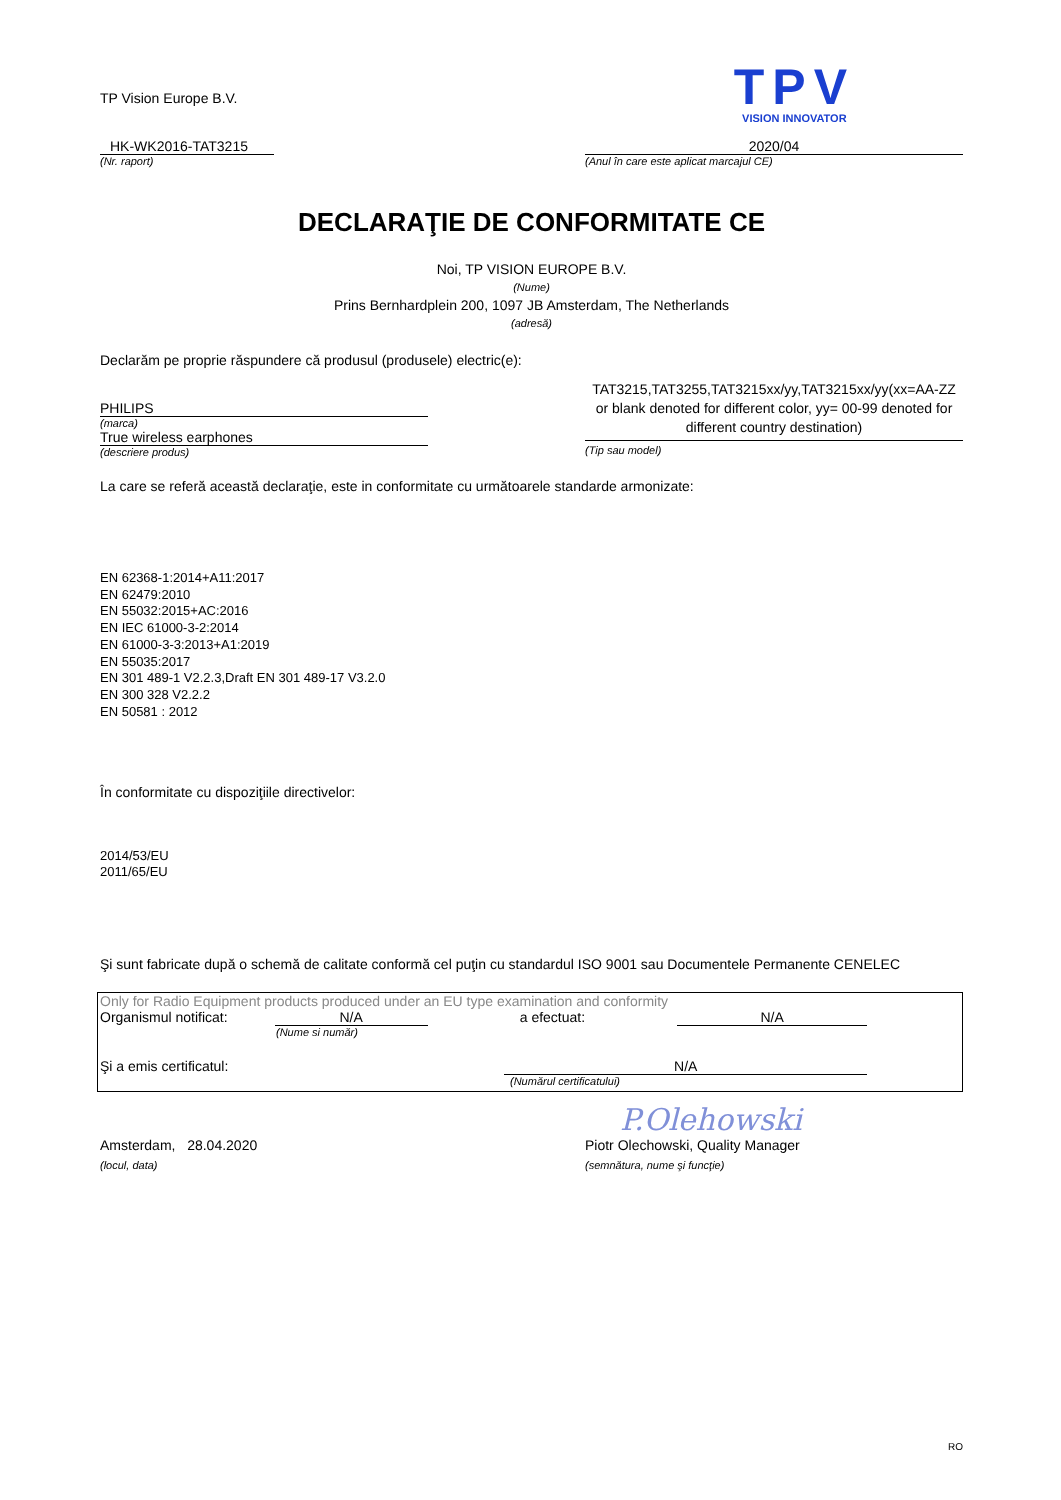TP Vision Europe B.V.
TPV
VISION INNOVATOR
HK-WK2016-TAT3215
(Nr. raport)
2020/04
(Anul în care este aplicat marcajul CE)
DECLARAŢIE DE CONFORMITATE CE
Noi, TP VISION EUROPE B.V.
(Nume)
Prins Bernhardplein 200, 1097 JB Amsterdam, The Netherlands
(adresă)
Declarăm pe proprie răspundere că produsul (produsele) electric(e):
PHILIPS
(marca)
True wireless earphones
(descriere produs)
TAT3215,TAT3255,TAT3215xx/yy,TAT3215xx/yy(xx=AA-ZZ or blank denoted for different color, yy= 00-99 denoted for different country destination)
(Tip sau model)
La care se referă această declaraţie, este in conformitate cu următoarele standarde armonizate:
EN 62368-1:2014+A11:2017
EN 62479:2010
EN 55032:2015+AC:2016
EN IEC 61000-3-2:2014
EN 61000-3-3:2013+A1:2019
EN 55035:2017
EN 301 489-1 V2.2.3,Draft EN 301 489-17 V3.2.0
EN 300 328 V2.2.2
EN 50581 : 2012
În conformitate cu dispoziţiile directivelor:
2014/53/EU
2011/65/EU
Şi sunt fabricate după o schemă de calitate conformă cel puţin cu standardul ISO 9001 sau Documentele Permanente CENELEC
Only for Radio Equipment products produced under an EU type examination and conformity
Organismul notificat: N/A a efectuat: N/A
(Nume si număr)
Şi a emis certificatul: N/A
(Numărul certificatului)
P.Olehowski
Amsterdam, 28.04.2020
(locul, data)
Piotr Olechowski, Quality Manager
(semnătura, nume şi funcţie)
RO